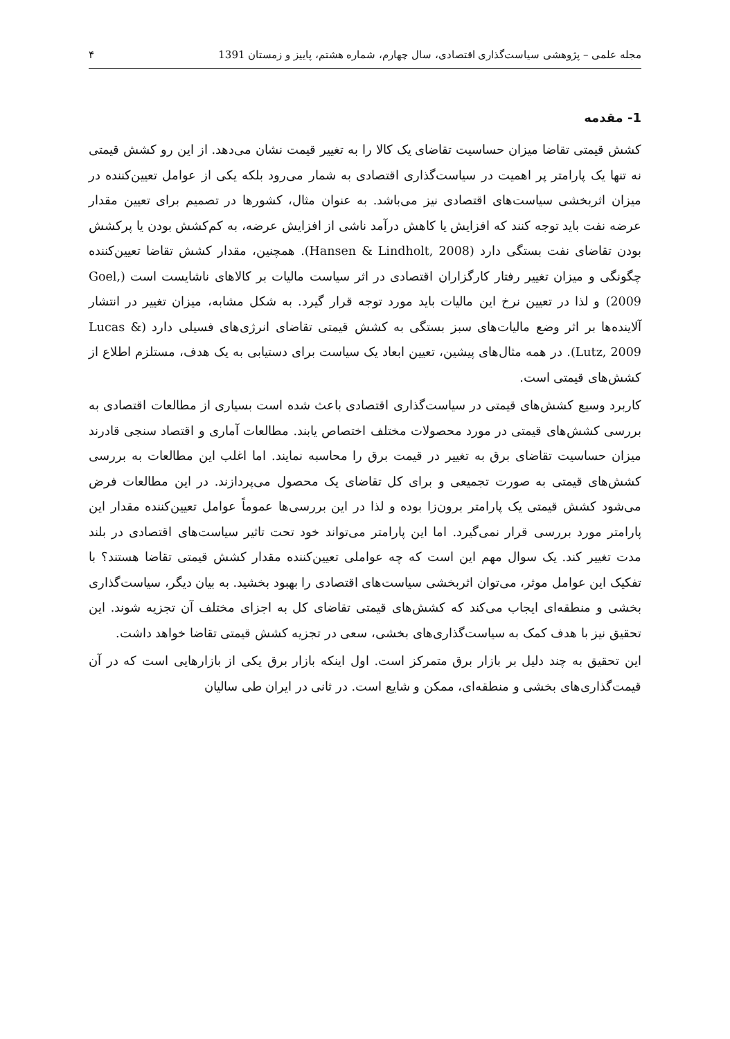مجله علمی – پژوهشی سیاست‌گذاری اقتصادی، سال چهارم، شماره هشتم، پاییز و زمستان 1391 ۴
1- مقدمه
کشش قیمتی تقاضا میزان حساسیت تقاضای یک کالا را به تغییر قیمت نشان می‌دهد. از این رو کشش قیمتی نه تنها یک پارامتر پر اهمیت در سیاست‌گذاری اقتصادی به شمار می‌رود بلکه یکی از عوامل تعیین‌کننده در میزان اثربخشی سیاست‌های اقتصادی نیز می‌باشد. به عنوان مثال، کشورها در تصمیم برای تعیین مقدار عرضه نفت باید توجه کنند که افزایش یا کاهش درآمد ناشی از افزایش عرضه، به کم‌کشش بودن یا پرکشش بودن تقاضای نفت بستگی دارد (Hansen & Lindholt, 2008). همچنین، مقدار کشش تقاضا تعیین‌کننده چگونگی و میزان تغییر رفتار کارگزاران اقتصادی در اثر سیاست مالیات بر کالاهای ناشایست است (Goel, 2009) و لذا در تعیین نرخ این مالیات باید مورد توجه قرار گیرد. به شکل مشابه، میزان تغییر در انتشار آلاینده‌ها بر اثر وضع مالیات‌های سبز بستگی به کشش قیمتی تقاضای انرژی‌های فسیلی دارد (Lucas & Lutz, 2009). در همه مثال‌های پیشین، تعیین ابعاد یک سیاست برای دستیابی به یک هدف، مستلزم اطلاع از کشش‌های قیمتی است.
کاربرد وسیع کشش‌های قیمتی در سیاست‌گذاری اقتصادی باعث شده است بسیاری از مطالعات اقتصادی به بررسی کشش‌های قیمتی در مورد محصولات مختلف اختصاص یابند. مطالعات آماری و اقتصاد سنجی قادرند میزان حساسیت تقاضای برق به تغییر در قیمت برق را محاسبه نمایند. اما اغلب این مطالعات به بررسی کشش‌های قیمتی به صورت تجمیعی و برای کل تقاضای یک محصول می‌پردازند. در این مطالعات فرض می‌شود کشش قیمتی یک پارامتر برون‌زا بوده و لذا در این بررسی‌ها عموماً عوامل تعیین‌کننده مقدار این پارامتر مورد بررسی قرار نمی‌گیرد. اما این پارامتر می‌تواند خود تحت تاثیر سیاست‌های اقتصادی در بلند مدت تغییر کند. یک سوال مهم این است که چه عواملی تعیین‌کننده مقدار کشش قیمتی تقاضا هستند؟ با تفکیک این عوامل موثر، می‌توان اثربخشی سیاست‌های اقتصادی را بهبود بخشید. به بیان دیگر، سیاست‌گذاری بخشی و منطقه‌ای ایجاب می‌کند که کشش‌های قیمتی تقاضای کل به اجزای مختلف آن تجزیه شوند. این تحقیق نیز با هدف کمک به سیاست‌گذاری‌های بخشی، سعی در تجزیه کشش قیمتی تقاضا خواهد داشت.
این تحقیق به چند دلیل بر بازار برق متمرکز است. اول اینکه بازار برق یکی از بازارهایی است که در آن قیمت‌گذاری‌های بخشی و منطقه‌ای، ممکن و شایع است. در ثانی در ایران طی سالیان